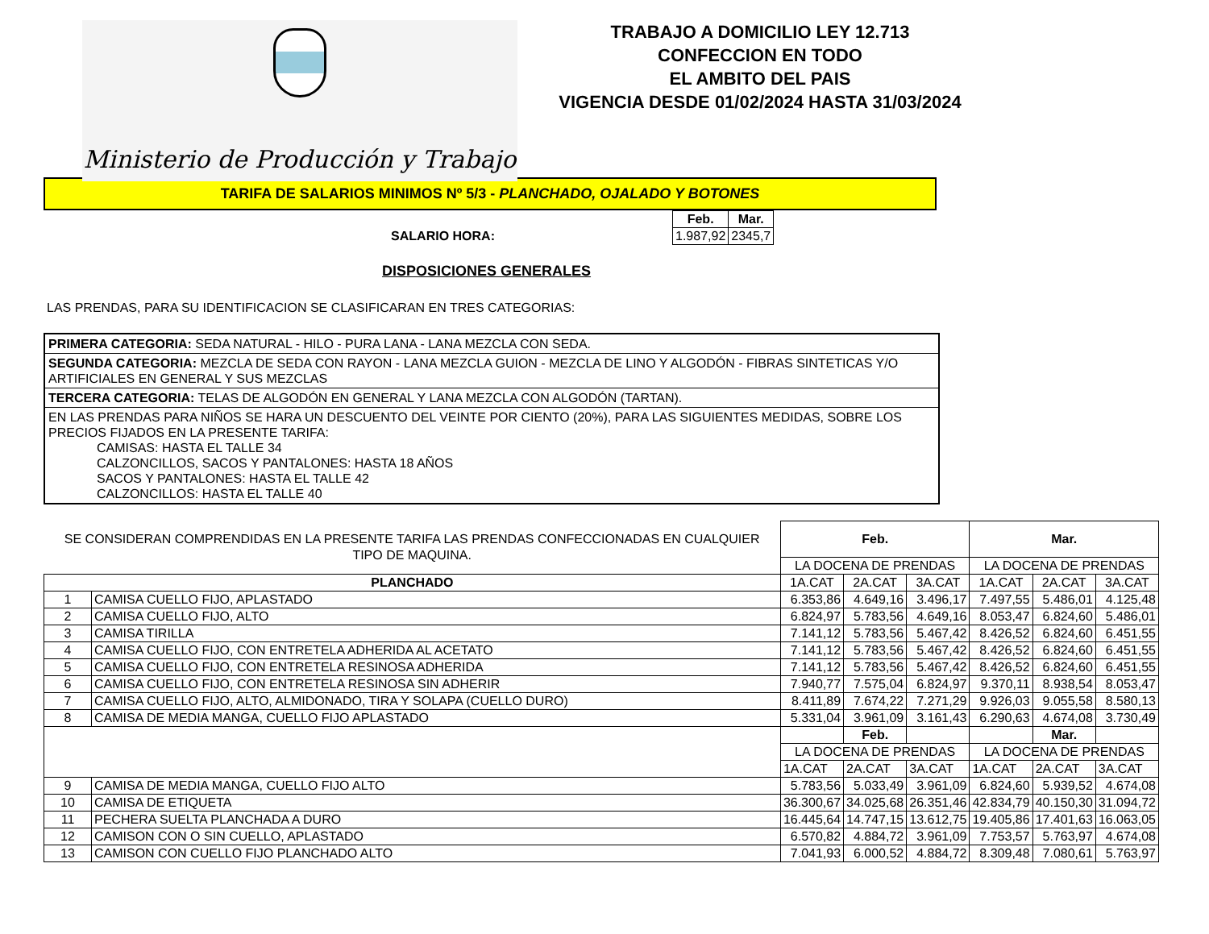Ministerio de Producción y Trabajo
TRABAJO A DOMICILIO LEY 12.713
CONFECCION EN TODO
EL AMBITO DEL PAIS
VIGENCIA DESDE 01/02/2024 HASTA 31/03/2024
TARIFA DE SALARIOS MINIMOS Nº 5/3 - PLANCHADO, OJALADO Y BOTONES
SALARIO HORA:
| Feb. | Mar. |
| --- | --- |
| 1.987,92 | 2345,7 |
DISPOSICIONES GENERALES
LAS PRENDAS, PARA SU IDENTIFICACION SE CLASIFICARAN EN TRES CATEGORIAS:
PRIMERA CATEGORIA: SEDA NATURAL - HILO - PURA LANA - LANA MEZCLA CON SEDA.
SEGUNDA CATEGORIA: MEZCLA DE SEDA CON RAYON - LANA MEZCLA GUION - MEZCLA DE LINO Y ALGODÓN - FIBRAS SINTETICAS Y/O ARTIFICIALES EN GENERAL Y SUS MEZCLAS
TERCERA CATEGORIA: TELAS DE ALGODÓN EN GENERAL Y LANA MEZCLA CON ALGODÓN (TARTAN).
EN LAS PRENDAS PARA NIÑOS SE HARA UN DESCUENTO DEL VEINTE POR CIENTO (20%), PARA LAS SIGUIENTES MEDIDAS, SOBRE LOS PRECIOS FIJADOS EN LA PRESENTE TARIFA:
CAMISAS: HASTA EL TALLE 34
CALZONCILLOS, SACOS Y PANTALONES: HASTA 18 AÑOS
SACOS Y PANTALONES: HASTA EL TALLE 42
CALZONCILLOS: HASTA EL TALLE 40
| SE CONSIDERAN COMPRENDIDAS EN LA PRESENTE TARIFA LAS PRENDAS CONFECCIONADAS EN CUALQUIER TIPO DE MAQUINA. | | Feb. | | | Mar. | | |
| | | LA DOCENA DE PRENDAS | | | LA DOCENA DE PRENDAS | | |
| PLANCHADO | | 1A.CAT | 2A.CAT | 3A.CAT | 1A.CAT | 2A.CAT | 3A.CAT |
| 1 | CAMISA CUELLO FIJO, APLASTADO | 6.353,86 | 4.649,16 | 3.496,17 | 7.497,55 | 5.486,01 | 4.125,48 |
| 2 | CAMISA CUELLO FIJO, ALTO | 6.824,97 | 5.783,56 | 4.649,16 | 8.053,47 | 6.824,60 | 5.486,01 |
| 3 | CAMISA TIRILLA | 7.141,12 | 5.783,56 | 5.467,42 | 8.426,52 | 6.824,60 | 6.451,55 |
| 4 | CAMISA CUELLO FIJO, CON ENTRETELA ADHERIDA AL ACETATO | 7.141,12 | 5.783,56 | 5.467,42 | 8.426,52 | 6.824,60 | 6.451,55 |
| 5 | CAMISA CUELLO FIJO, CON ENTRETELA RESINOSA ADHERIDA | 7.141,12 | 5.783,56 | 5.467,42 | 8.426,52 | 6.824,60 | 6.451,55 |
| 6 | CAMISA CUELLO FIJO, CON ENTRETELA RESINOSA SIN ADHERIR | 7.940,77 | 7.575,04 | 6.824,97 | 9.370,11 | 8.938,54 | 8.053,47 |
| 7 | CAMISA CUELLO FIJO, ALTO, ALMIDONADO, TIRA Y SOLAPA (CUELLO DURO) | 8.411,89 | 7.674,22 | 7.271,29 | 9.926,03 | 9.055,58 | 8.580,13 |
| 8 | CAMISA DE MEDIA MANGA, CUELLO FIJO APLASTADO | 5.331,04 | 3.961,09 | 3.161,43 | 6.290,63 | 4.674,08 | 3.730,49 |
| | | | Feb. | | | Mar. | |
| | | LA DOCENA DE PRENDAS | | | LA DOCENA DE PRENDAS | | |
| | | 1A.CAT | 2A.CAT | 3A.CAT | 1A.CAT | 2A.CAT | 3A.CAT |
| 9 | CAMISA DE MEDIA MANGA, CUELLO FIJO ALTO | 5.783,56 | 5.033,49 | 3.961,09 | 6.824,60 | 5.939,52 | 4.674,08 |
| 10 | CAMISA DE ETIQUETA | 36.300,67 | 34.025,68 | 26.351,46 | 42.834,79 | 40.150,30 | 31.094,72 |
| 11 | PECHERA SUELTA PLANCHADA A DURO | 16.445,64 | 14.747,15 | 13.612,75 | 19.405,86 | 17.401,63 | 16.063,05 |
| 12 | CAMISON CON O SIN CUELLO, APLASTADO | 6.570,82 | 4.884,72 | 3.961,09 | 7.753,57 | 5.763,97 | 4.674,08 |
| 13 | CAMISON CON CUELLO FIJO PLANCHADO ALTO | 7.041,93 | 6.000,52 | 4.884,72 | 8.309,48 | 7.080,61 | 5.763,97 |